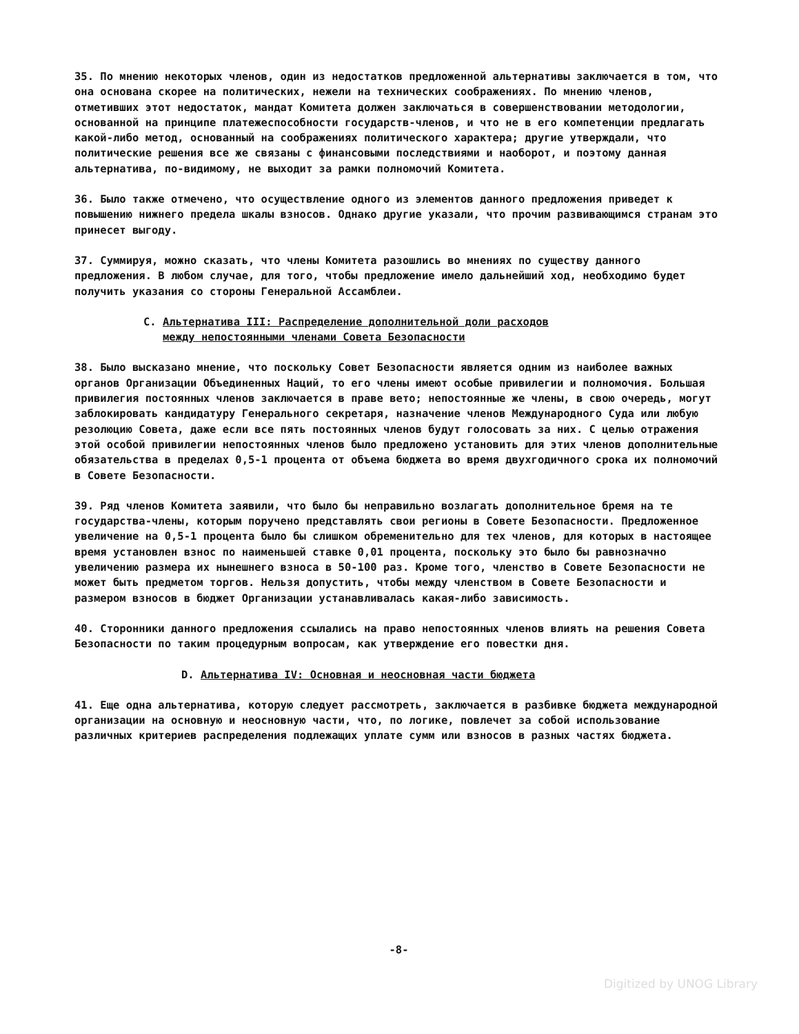35. По мнению некоторых членов, один из недостатков предложенной альтернативы заключается в том, что она основана скорее на политических, нежели на технических соображениях. По мнению членов, отметивших этот недостаток, мандат Комитета должен заключаться в совершенствовании методологии, основанной на принципе платежеспособности государств-членов, и что не в его компетенции предлагать какой-либо метод, основанный на соображениях политического характера; другие утверждали, что политические решения все же связаны с финансовыми последствиями и наоборот, и поэтому данная альтернатива, по-видимому, не выходит за рамки полномочий Комитета.
36. Было также отмечено, что осуществление одного из элементов данного предложения приведет к повышению нижнего предела шкалы взносов. Однако другие указали, что прочим развивающимся странам это принесет выгоду.
37. Суммируя, можно сказать, что члены Комитета разошлись во мнениях по существу данного предложения. В любом случае, для того, чтобы предложение имело дальнейший ход, необходимо будет получить указания со стороны Генеральной Ассамблеи.
C. Альтернатива III: Распределение дополнительной доли расходов
между непостоянными членами Совета Безопасности
38. Было высказано мнение, что поскольку Совет Безопасности является одним из наиболее важных органов Организации Объединенных Наций, то его члены имеют особые привилегии и полномочия. Большая привилегия постоянных членов заключается в праве вето; непостоянные же члены, в свою очередь, могут заблокировать кандидатуру Генерального секретаря, назначение членов Международного Суда или любую резолюцию Совета, даже если все пять постоянных членов будут голосовать за них. С целью отражения этой особой привилегии непостоянных членов было предложено установить для этих членов дополнительные обязательства в пределах 0,5-1 процента от объема бюджета во время двухгодичного срока их полномочий в Совете Безопасности.
39. Ряд членов Комитета заявили, что было бы неправильно возлагать дополнительное бремя на те государства-члены, которым поручено представлять свои регионы в Совете Безопасности. Предложенное увеличение на 0,5-1 процента было бы слишком обременительно для тех членов, для которых в настоящее время установлен взнос по наименьшей ставке 0,01 процента, поскольку это было бы равнозначно увеличению размера их нынешнего взноса в 50-100 раз. Кроме того, членство в Совете Безопасности не может быть предметом торгов. Нельзя допустить, чтобы между членством в Совете Безопасности и размером взносов в бюджет Организации устанавливалась какая-либо зависимость.
40. Сторонники данного предложения ссылались на право непостоянных членов влиять на решения Совета Безопасности по таким процедурным вопросам, как утверждение его повестки дня.
D. Альтернатива IV: Основная и неосновная части бюджета
41. Еще одна альтернатива, которую следует рассмотреть, заключается в разбивке бюджета международной организации на основную и неосновную части, что, по логике, повлечет за собой использование различных критериев распределения подлежащих уплате сумм или взносов в разных частях бюджета.
-8-
Digitized by UNOG Library